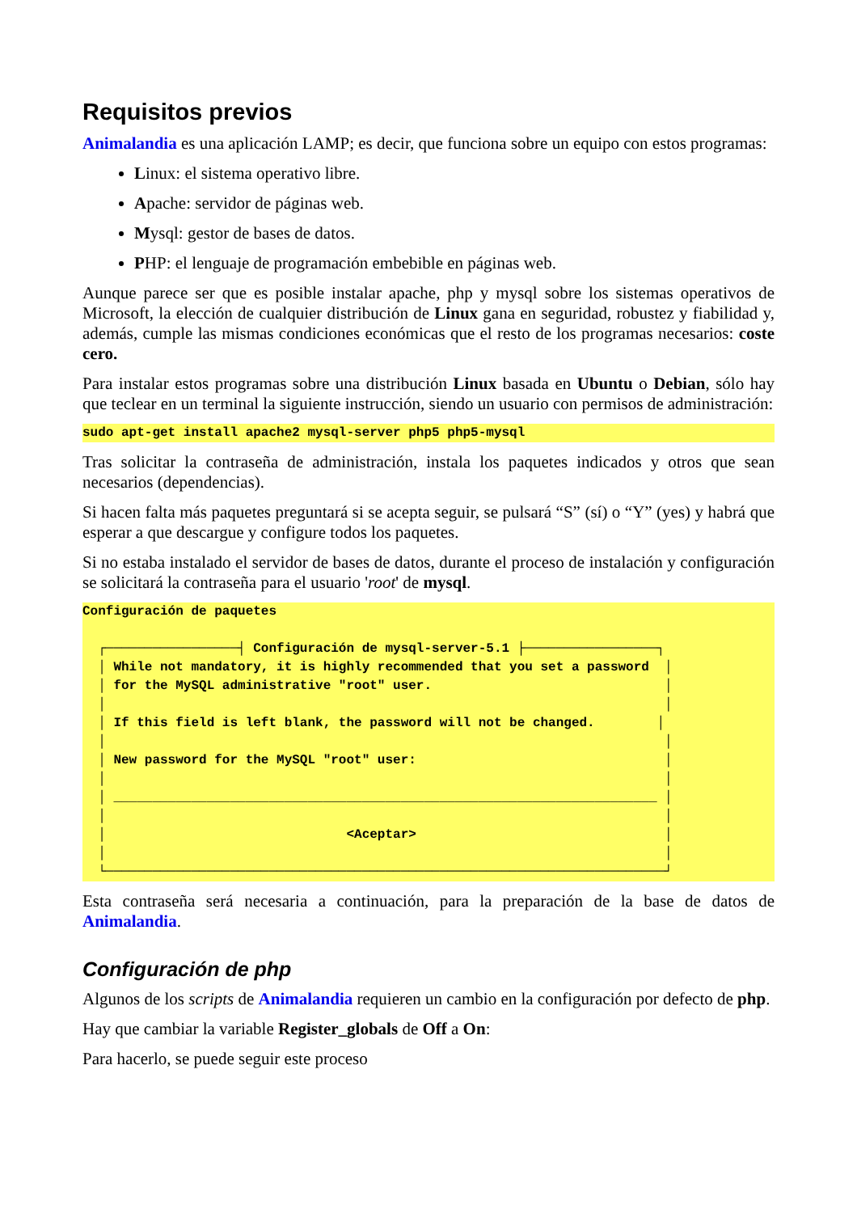Requisitos previos
Animalandia es una aplicación LAMP; es decir, que funciona sobre un equipo con estos programas:
Linux: el sistema operativo libre.
Apache: servidor de páginas web.
Mysql: gestor de bases de datos.
PHP: el lenguaje de programación embebible en páginas web.
Aunque parece ser que es posible instalar apache, php y mysql sobre los sistemas operativos de Microsoft, la elección de cualquier distribución de Linux gana en seguridad, robustez y fiabilidad y, además, cumple las mismas condiciones económicas que el resto de los programas necesarios: coste cero.
Para instalar estos programas sobre una distribución Linux basada en Ubuntu o Debian, sólo hay que teclear en un terminal la siguiente instrucción, siendo un usuario con permisos de administración:
sudo apt-get install apache2 mysql-server php5 php5-mysql
Tras solicitar la contraseña de administración, instala los paquetes indicados y otros que sean necesarios (dependencias).
Si hacen falta más paquetes preguntará si se acepta seguir, se pulsará “S” (sí) o “Y” (yes) y habrá que esperar a que descargue y configure todos los paquetes.
Si no estaba instalado el servidor de bases de datos, durante el proceso de instalación y configuración se solicitará la contraseña para el usuario 'root' de mysql.
Configuración de paquetes ┌─────────────────┤ Configuración de mysql-server-5.1 ├─────────────────┐ │ While not mandatory, it is highly recommended that you set a password │ │ for the MySQL administrative "root" user. │ │ │ │ If this field is left blank, the password will not be changed. │ │ │ │ New password for the MySQL "root" user: │ │ │ │ ______________________________________________________________________ │ │ │ │ <Aceptar> │ │ │ └────────────────────────────────────────────────────────────────────────┘
Esta contraseña será necesaria a continuación, para la preparación de la base de datos de Animalandia.
Configuración de php
Algunos de los scripts de Animalandia requieren un cambio en la configuración por defecto de php.
Hay que cambiar la variable Register_globals de Off a On:
Para hacerlo, se puede seguir este proceso